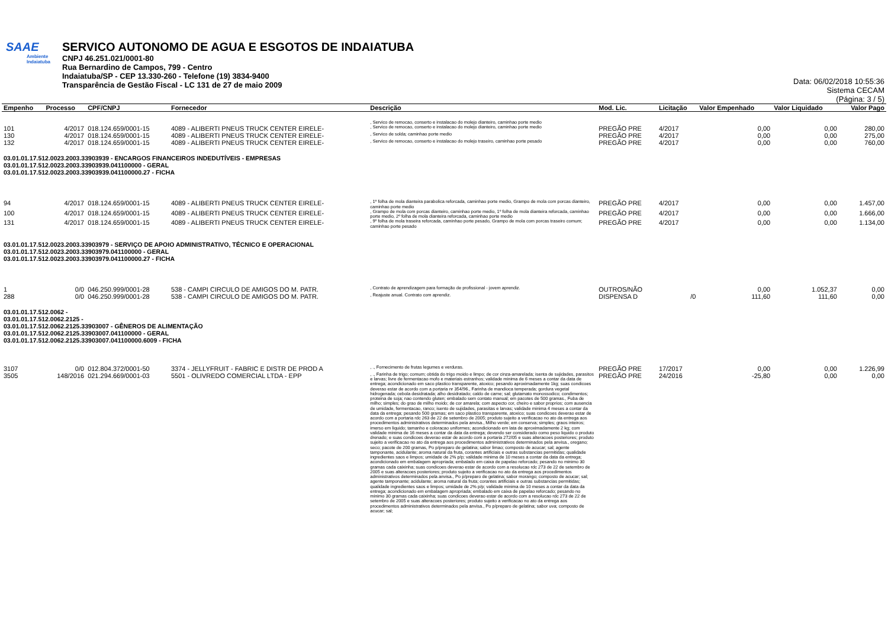SAAE
Ambiente
Indaiatuba
SERVICO AUTONOMO DE AGUA E ESGOTOS DE INDAIATUBA
CNPJ 46.251.021/0001-80
Rua Bernardino de Campos, 799 - Centro
Indaiatuba/SP - CEP 13.330-260 - Telefone (19) 3834-9400
Transparência de Gestão Fiscal - LC 131 de 27 de maio 2009
Data: 06/02/2018 10:55:36
Sistema CECAM
(Página: 3 / 5)
| Empenho | Processo | CPF/CNPJ | Fornecedor | Descrição | Mod. Lic. | Licitação | Valor Empenhado | Valor Liquidado | Valor Pago |
| --- | --- | --- | --- | --- | --- | --- | --- | --- | --- |
| | | | | , Servico de remocao, conserto e instalacao do molejo dianteiro, caminhao porte medio | | | | | |
| 101 | 4/2017 | 018.124.659/0001-15 | 4089 - ALIBERTI PNEUS TRUCK CENTER EIRELE- | , Servico de remocao, conserto e instalacao do molejo dianteiro, caminhao porte medio | PREGÃO PRE | 4/2017 | 0,00 | 0,00 | 280,00 |
| 130 | 4/2017 | 018.124.659/0001-15 | 4089 - ALIBERTI PNEUS TRUCK CENTER EIRELE- | , Servico de solda; caminhao porte medio | PREGÃO PRE | 4/2017 | 0,00 | 0,00 | 275,00 |
| 132 | 4/2017 | 018.124.659/0001-15 | 4089 - ALIBERTI PNEUS TRUCK CENTER EIRELE- | , Servico de remocao, conserto e instalacao do molejo traseiro, caminhao porte pesado | PREGÃO PRE | 4/2017 | 0,00 | 0,00 | 760,00 |
| 03.01.01.17.512.0023.2003.33903939 - ENCARGOS FINANCEIROS INDEDUTÍVEIS - EMPRESAS 03.01.01.17.512.0023.2003.33903939.041100000 - GERAL 03.01.01.17.512.0023.2003.33903939.041100000.27 - FICHA | | | | | | | | | |
| 94 | 4/2017 | 018.124.659/0001-15 | 4089 - ALIBERTI PNEUS TRUCK CENTER EIRELE- | , 1º folha de mola dianteira parabolica reforcada, caminhao porte medio, Grampo de mola com porcas dianteiro, caminhao porte medio | PREGÃO PRE | 4/2017 | 0,00 | 0,00 | 1.457,00 |
| 100 | 4/2017 | 018.124.659/0001-15 | 4089 - ALIBERTI PNEUS TRUCK CENTER EIRELE- | , Grampo de mola com porcas dianteiro, caminhao porte medio, 1º folha de mola dianteira reforcada, caminhao porte medio, 2º folha de mola dianteira reforcada, caminhao porte medio | PREGÃO PRE | 4/2017 | 0,00 | 0,00 | 1.666,00 |
| 131 | 4/2017 | 018.124.659/0001-15 | 4089 - ALIBERTI PNEUS TRUCK CENTER EIRELE- | , 9º folha de mola traseira reforcada, caminhao porte pesado, Grampo de mola com porcas traseiro comum; caminhao porte pesado | PREGÃO PRE | 4/2017 | 0,00 | 0,00 | 1.134,00 |
| 03.01.01.17.512.0023.2003.33903979 - SERVIÇO DE APOIO ADMINISTRATIVO, TÉCNICO E OPERACIONAL 03.01.01.17.512.0023.2003.33903979.041100000 - GERAL 03.01.01.17.512.0023.2003.33903979.041100000.27 - FICHA | | | | | | | | | |
| 1 | 0/0 | 046.250.999/0001-28 | 538 - CAMPI CIRCULO DE AMIGOS DO M. PATR. | , Contrato de aprendizagem para formação de profissional - jovem aprendiz. | OUTROS/NÃO | | 0,00 | 1.052,37 | 0,00 |
| 288 | 0/0 | 046.250.999/0001-28 | 538 - CAMPI CIRCULO DE AMIGOS DO M. PATR. | , Reajuste anual. Contrato com aprendiz. | DISPENSA D | /0 | 111,60 | 111,60 | 0,00 |
| 03.01.01.17.512.0062 - 03.01.01.17.512.0062.2125 - 03.01.01.17.512.0062.2125.33903007 - GÊNEROS DE ALIMENTAÇÃO 03.01.01.17.512.0062.2125.33903007.041100000 - GERAL 03.01.01.17.512.0062.2125.33903007.041100000.6009 - FICHA | | | | | | | | | |
| 3107 | 0/0 | 012.804.372/0001-50 | 3374 - JELLYFRUIT - FABRIC E DISTR DE PROD A | , ., Fornecimento de frutas legumes e verduras. | PREGÃO PRE | 17/2017 | 0,00 | 0,00 | 1.226,99 |
| 3505 | 148/2016 | 021.294.669/0001-03 | 5501 - OLIVREDO COMERCIAL LTDA - EPP | , ., Farinha de trigo; comum; obtida do trigo moido e limpo; de cor cinza-amarelada; isenta de sujidades, parasitos e larvas; livre de fermentacao mofo e materiais estranhos; validade minima de 6 meses a contar da data de entrega; acondicionado em saco plastico transparente, atoxico; pesando aproximadamente 1kg; suas condicoes deverao estar de acordo com a portaria nr 354/96., Farinha de mandioca temperada; gordura vegetal hidrogenada; cebola desidratada; alho desidratado; caldo de carne; sal; glutamato monossodico; condimentos; proteina de soja; nao contendo gluten; embalado sem contato manual; em pacotes de 500 gramas., Fuba de milho; simples; do grao de milho moido; de cor amarela; com aspecto cor, cheiro e sabor proprios; com ausencia de umidade, fermentacao, ranco; isento de sujidades, parasitas e larvas; validade minima 4 meses a contar da data da entrega; pesando 500 gramas; em saco plastico transparente, atoxico; suas condicoes deverao estar de acordo com a portaria rdc 263 de 22 de setembro de 2005; produto sujeito a verificacao no ato da entrega aos procedimentos administrativos determinados pela anvisa., Milho verde; em conserva; simples; graos inteiros; imerso em liquido; tamanho e coloracao uniformes; acondicionado em lata de aproximadamente 2 kg; com validade minima de 16 meses a contar da data da entrega; devendo ser considerado como peso liquido o produto drenado; e suas condicoes deverao estar de acordo com a portaria 272/05 e suas alteracoes posteriores; produto sujeito a verificacao no ato da entrega aos procedimentos administrativos determinados pela anvisa., oregano; seco; pacote de 200 gramas, Po p/preparo de gelatina; sabor limao; composto de acucar; sal; agente tamponante, acidulante; aroma natural da fruta, corantes artificiais e outras substancias permitidas; qualidade ingredientes saos e limpos; umidade de 2% p/p; validade minima de 10 meses a contar da data da entrega; acondicionado em embalagem apropriada; embalado em caixa de papelao reforcado; pesando no minimo 30 gramas cada caixinha; suas condicoes deverao estar de acordo com a resolucao rdc 273 de 22 de setembro de 2005 e suas alteracoes posteriores; produto sujeito a verificacao no ato da entrega aos procedimentos administrativos determinados pela anvisa., Po p/preparo de gelatina; sabor morango; composto de acucar; sal; agente tamponante; acidulante; aroma natural da fruta; corantes artificiais e outras substancias permitidas; qualidade ingredientes saos e limpos; umidade de 2% p/p; validade minima de 10 meses a contar da data da entrega; acondicionado em embalagem apropriada; embalado em caixa de papelao reforcado; pesando no minimo 30 gramas cada caixinha; suas condicoes deverao estar de acordo com a resolucao rdc 273 de 22 de setembro de 2005 e suas alteracoes posteriores; produto sujeito a verificacao no ato da entrega aos procedimentos administrativos determinados pela anvisa., Po p/preparo de gelatina; sabor uva; composto de acucar; sal; | PREGÃO PRE | 24/2016 | -25,80 | 0,00 | 0,00 |